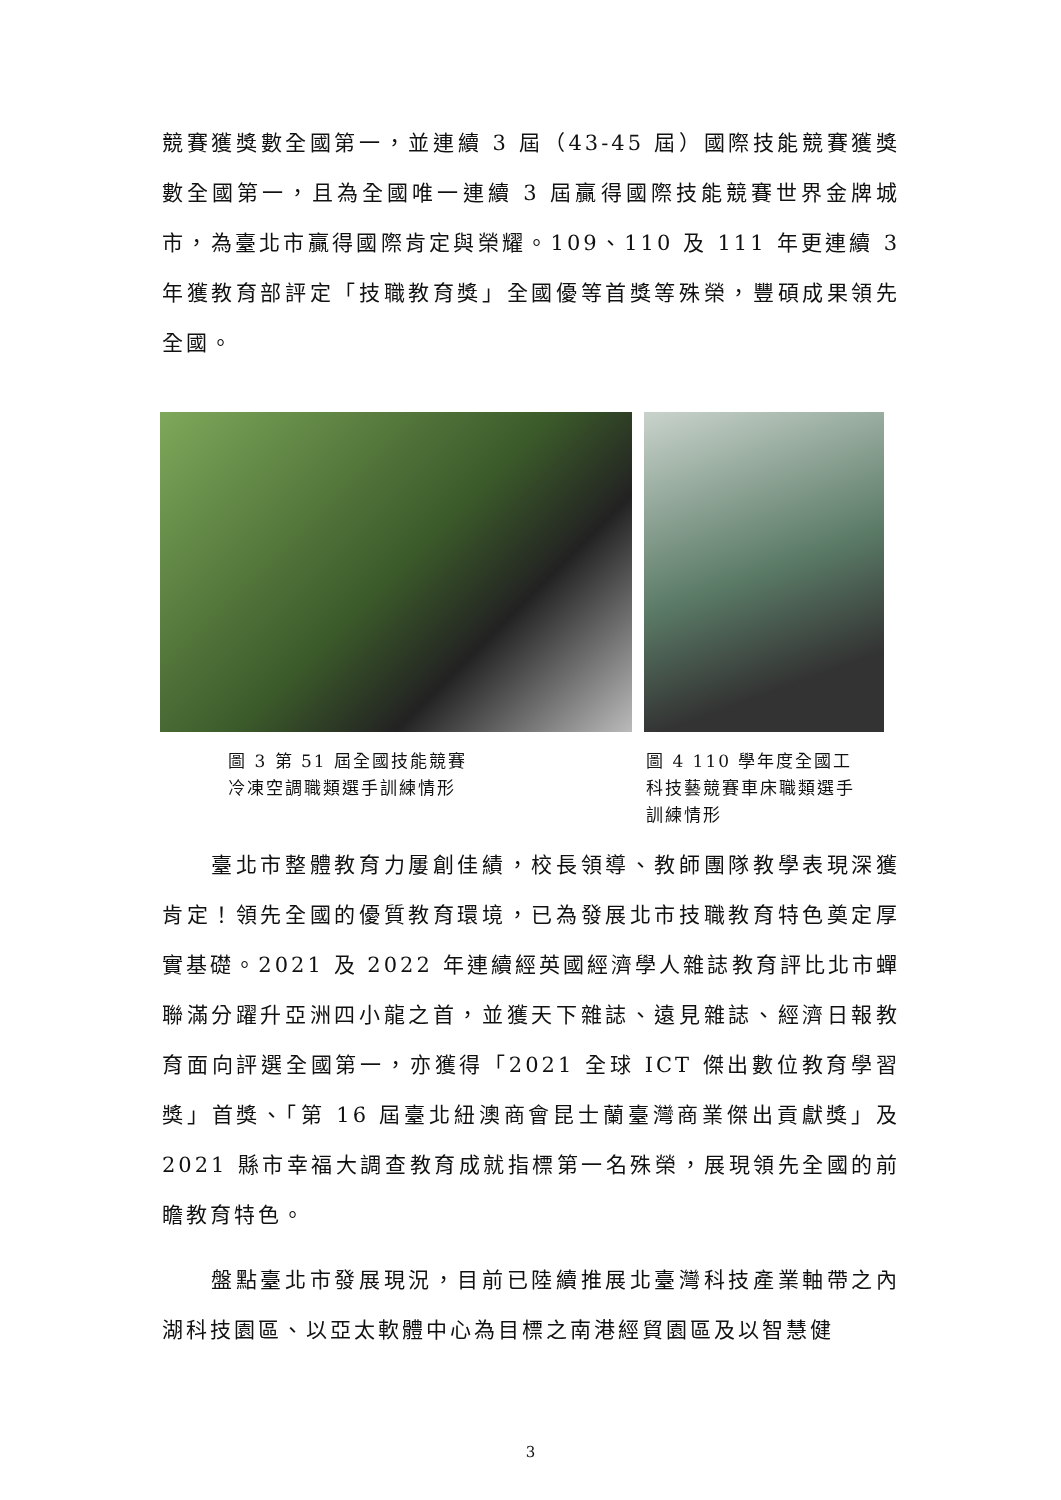競賽獲獎數全國第一，並連續 3 屆（43-45 屆）國際技能競賽獲獎數全國第一，且為全國唯一連續 3 屆贏得國際技能競賽世界金牌城市，為臺北市贏得國際肯定與榮耀。109、110 及 111 年更連續 3 年獲教育部評定「技職教育獎」全國優等首獎等殊榮，豐碩成果領先全國。
圖 3 第 51 屆全國技能競賽
冷凍空調職類選手訓練情形
圖 4 110 學年度全國工科技藝競賽車床職類選手訓練情形
　　臺北市整體教育力屢創佳績，校長領導、教師團隊教學表現深獲肯定！領先全國的優質教育環境，已為發展北市技職教育特色奠定厚實基礎。2021 及 2022 年連續經英國經濟學人雜誌教育評比北市蟬聯滿分躍升亞洲四小龍之首，並獲天下雜誌、遠見雜誌、經濟日報教育面向評選全國第一，亦獲得「2021 全球 ICT 傑出數位教育學習獎」首獎、「第 16 屆臺北紐澳商會昆士蘭臺灣商業傑出貢獻獎」及 2021 縣市幸福大調查教育成就指標第一名殊榮，展現領先全國的前瞻教育特色。
　　盤點臺北市發展現況，目前已陸續推展北臺灣科技產業軸帶之內湖科技園區、以亞太軟體中心為目標之南港經貿園區及以智慧健
3